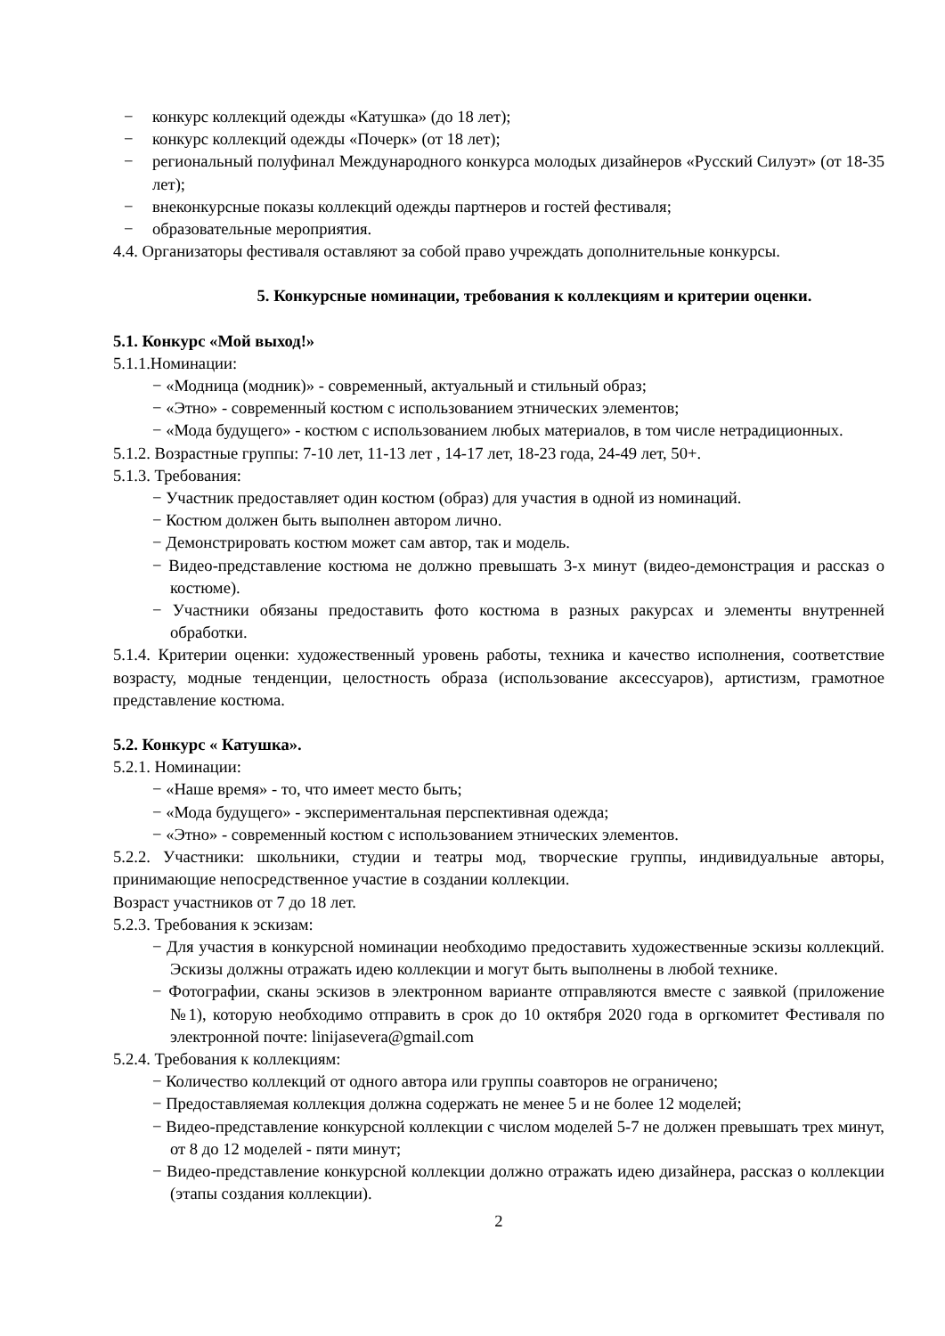− конкурс коллекций одежды «Катушка» (до 18 лет);
− конкурс коллекций одежды «Почерк» (от 18 лет);
− региональный полуфинал Международного конкурса молодых дизайнеров «Русский Силуэт» (от 18-35 лет);
− внеконкурсные показы коллекций одежды партнеров и гостей фестиваля;
− образовательные мероприятия.
4.4. Организаторы фестиваля оставляют за собой право учреждать дополнительные конкурсы.
5. Конкурсные номинации, требования к коллекциям и критерии оценки.
5.1. Конкурс «Мой выход!»
5.1.1.Номинации:
− «Модница (модник)» - современный, актуальный и стильный образ;
− «Этно» - современный костюм с использованием этнических элементов;
− «Мода будущего» - костюм с использованием любых материалов, в том числе нетрадиционных.
5.1.2. Возрастные группы: 7-10 лет, 11-13 лет , 14-17 лет, 18-23 года, 24-49 лет, 50+.
5.1.3. Требования:
− Участник предоставляет один костюм (образ) для участия в одной из номинаций.
− Костюм должен быть выполнен автором лично.
− Демонстрировать костюм может сам автор, так и модель.
− Видео-представление костюма не должно превышать 3-х минут (видео-демонстрация и рассказ о костюме).
− Участники обязаны предоставить фото костюма в разных ракурсах и элементы внутренней обработки.
5.1.4. Критерии оценки: художественный уровень работы, техника и качество исполнения, соответствие возрасту, модные тенденции, целостность образа (использование аксессуаров), артистизм, грамотное представление костюма.
5.2. Конкурс « Катушка».
5.2.1. Номинации:
− «Наше время» - то, что имеет место быть;
− «Мода будущего» - экспериментальная перспективная одежда;
− «Этно» - современный костюм с использованием этнических элементов.
5.2.2. Участники: школьники, студии и театры мод, творческие группы, индивидуальные авторы, принимающие непосредственное участие в создании коллекции.
Возраст участников от 7 до 18 лет.
5.2.3. Требования к эскизам:
− Для участия в конкурсной номинации необходимо предоставить художественные эскизы коллекций. Эскизы должны отражать идею коллекции и могут быть выполнены в любой технике.
− Фотографии, сканы эскизов в электронном варианте отправляются вместе с заявкой (приложение №1), которую необходимо отправить в срок до 10 октября 2020 года в оргкомитет Фестиваля по электронной почте: linijasevera@gmail.com
5.2.4. Требования к коллекциям:
− Количество коллекций от одного автора или группы соавторов не ограничено;
− Предоставляемая коллекция должна содержать не менее 5 и не более 12 моделей;
− Видео-представление конкурсной коллекции с числом моделей 5-7 не должен превышать трех минут, от 8 до 12 моделей - пяти минут;
− Видео-представление конкурсной коллекции должно отражать идею дизайнера, рассказ о коллекции (этапы создания коллекции).
2